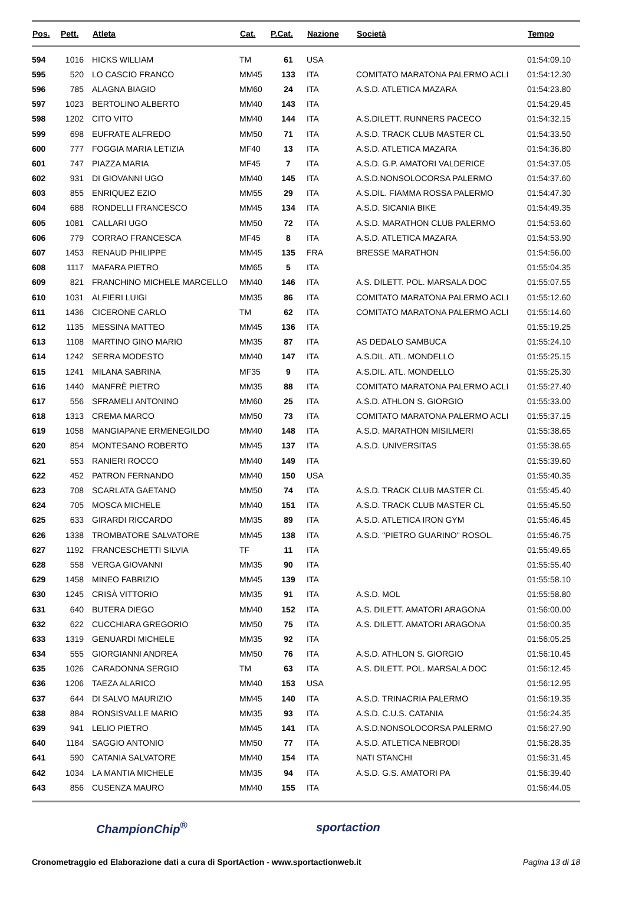| Pos. | Pett. | Atleta | Cat. | P.Cat. | Nazione | Società | Tempo |
| --- | --- | --- | --- | --- | --- | --- | --- |
| 594 | 1016 | HICKS WILLIAM | TM | 61 | USA | | 01:54:09.10 |
| 595 | 520 | LO CASCIO FRANCO | MM45 | 133 | ITA | COMITATO MARATONA PALERMO ACLI | 01:54:12.30 |
| 596 | 785 | ALAGNA BIAGIO | MM60 | 24 | ITA | A.S.D. ATLETICA MAZARA | 01:54:23.80 |
| 597 | 1023 | BERTOLINO ALBERTO | MM40 | 143 | ITA | | 01:54:29.45 |
| 598 | 1202 | CITO VITO | MM40 | 144 | ITA | A.S.DILETT. RUNNERS PACECO | 01:54:32.15 |
| 599 | 698 | EUFRATE ALFREDO | MM50 | 71 | ITA | A.S.D. TRACK CLUB MASTER CL | 01:54:33.50 |
| 600 | 777 | FOGGIA MARIA LETIZIA | MF40 | 13 | ITA | A.S.D. ATLETICA MAZARA | 01:54:36.80 |
| 601 | 747 | PIAZZA MARIA | MF45 | 7 | ITA | A.S.D. G.P. AMATORI VALDERICE | 01:54:37.05 |
| 602 | 931 | DI GIOVANNI UGO | MM40 | 145 | ITA | A.S.D.NONSOLOCORSA PALERMO | 01:54:37.60 |
| 603 | 855 | ENRIQUEZ EZIO | MM55 | 29 | ITA | A.S.DIL. FIAMMA ROSSA PALERMO | 01:54:47.30 |
| 604 | 688 | RONDELLI FRANCESCO | MM45 | 134 | ITA | A.S.D. SICANIA BIKE | 01:54:49.35 |
| 605 | 1081 | CALLARI UGO | MM50 | 72 | ITA | A.S.D. MARATHON CLUB PALERMO | 01:54:53.60 |
| 606 | 779 | CORRAO FRANCESCA | MF45 | 8 | ITA | A.S.D. ATLETICA MAZARA | 01:54:53.90 |
| 607 | 1453 | RENAUD PHILIPPE | MM45 | 135 | FRA | BRESSE MARATHON | 01:54:56.00 |
| 608 | 1117 | MAFARA PIETRO | MM65 | 5 | ITA | | 01:55:04.35 |
| 609 | 821 | FRANCHINO MICHELE MARCELLO | MM40 | 146 | ITA | A.S. DILETT. POL. MARSALA DOC | 01:55:07.55 |
| 610 | 1031 | ALFIERI LUIGI | MM35 | 86 | ITA | COMITATO MARATONA PALERMO ACLI | 01:55:12.60 |
| 611 | 1436 | CICERONE CARLO | TM | 62 | ITA | COMITATO MARATONA PALERMO ACLI | 01:55:14.60 |
| 612 | 1135 | MESSINA MATTEO | MM45 | 136 | ITA | | 01:55:19.25 |
| 613 | 1108 | MARTINO GINO MARIO | MM35 | 87 | ITA | AS DEDALO SAMBUCA | 01:55:24.10 |
| 614 | 1242 | SERRA MODESTO | MM40 | 147 | ITA | A.S.DIL. ATL. MONDELLO | 01:55:25.15 |
| 615 | 1241 | MILANA SABRINA | MF35 | 9 | ITA | A.S.DIL. ATL. MONDELLO | 01:55:25.30 |
| 616 | 1440 | MANFRÈ PIETRO | MM35 | 88 | ITA | COMITATO MARATONA PALERMO ACLI | 01:55:27.40 |
| 617 | 556 | SFRAMELI ANTONINO | MM60 | 25 | ITA | A.S.D. ATHLON S. GIORGIO | 01:55:33.00 |
| 618 | 1313 | CREMA MARCO | MM50 | 73 | ITA | COMITATO MARATONA PALERMO ACLI | 01:55:37.15 |
| 619 | 1058 | MANGIAPANE ERMENEGILDO | MM40 | 148 | ITA | A.S.D. MARATHON MISILMERI | 01:55:38.65 |
| 620 | 854 | MONTESANO ROBERTO | MM45 | 137 | ITA | A.S.D. UNIVERSITAS | 01:55:38.65 |
| 621 | 553 | RANIERI ROCCO | MM40 | 149 | ITA | | 01:55:39.60 |
| 622 | 452 | PATRON FERNANDO | MM40 | 150 | USA | | 01:55:40.35 |
| 623 | 708 | SCARLATA GAETANO | MM50 | 74 | ITA | A.S.D. TRACK CLUB MASTER CL | 01:55:45.40 |
| 624 | 705 | MOSCA MICHELE | MM40 | 151 | ITA | A.S.D. TRACK CLUB MASTER CL | 01:55:45.50 |
| 625 | 633 | GIRARDI RICCARDO | MM35 | 89 | ITA | A.S.D. ATLETICA IRON GYM | 01:55:46.45 |
| 626 | 1338 | TROMBATORE SALVATORE | MM45 | 138 | ITA | A.S.D. "PIETRO GUARINO" ROSOL. | 01:55:46.75 |
| 627 | 1192 | FRANCESCHETTI SILVIA | TF | 11 | ITA | | 01:55:49.65 |
| 628 | 558 | VERGA GIOVANNI | MM35 | 90 | ITA | | 01:55:55.40 |
| 629 | 1458 | MINEO FABRIZIO | MM45 | 139 | ITA | | 01:55:58.10 |
| 630 | 1245 | CRISÀ VITTORIO | MM35 | 91 | ITA | A.S.D. MOL | 01:55:58.80 |
| 631 | 640 | BUTERA DIEGO | MM40 | 152 | ITA | A.S. DILETT. AMATORI ARAGONA | 01:56:00.00 |
| 632 | 622 | CUCCHIARA GREGORIO | MM50 | 75 | ITA | A.S. DILETT. AMATORI ARAGONA | 01:56:00.35 |
| 633 | 1319 | GENUARDI MICHELE | MM35 | 92 | ITA | | 01:56:05.25 |
| 634 | 555 | GIORGIANNI ANDREA | MM50 | 76 | ITA | A.S.D. ATHLON S. GIORGIO | 01:56:10.45 |
| 635 | 1026 | CARADONNA SERGIO | TM | 63 | ITA | A.S. DILETT. POL. MARSALA DOC | 01:56:12.45 |
| 636 | 1206 | TAEZA ALARICO | MM40 | 153 | USA | | 01:56:12.95 |
| 637 | 644 | DI SALVO MAURIZIO | MM45 | 140 | ITA | A.S.D. TRINACRIA PALERMO | 01:56:19.35 |
| 638 | 884 | RONSISVALLE MARIO | MM35 | 93 | ITA | A.S.D. C.U.S. CATANIA | 01:56:24.35 |
| 639 | 941 | LELIO PIETRO | MM45 | 141 | ITA | A.S.D.NONSOLOCORSA PALERMO | 01:56:27.90 |
| 640 | 1184 | SAGGIO ANTONIO | MM50 | 77 | ITA | A.S.D. ATLETICA NEBRODI | 01:56:28.35 |
| 641 | 590 | CATANIA SALVATORE | MM40 | 154 | ITA | NATI STANCHI | 01:56:31.45 |
| 642 | 1034 | LA MANTIA MICHELE | MM35 | 94 | ITA | A.S.D. G.S. AMATORI PA | 01:56:39.40 |
| 643 | 856 | CUSENZA MAURO | MM40 | 155 | ITA | | 01:56:44.05 |
ChampionChip<sup>®</sup> sportaction
Cronometraggio ed Elaborazione dati a cura di SportAction - www.sportactionweb.it Pagina 13 di 18